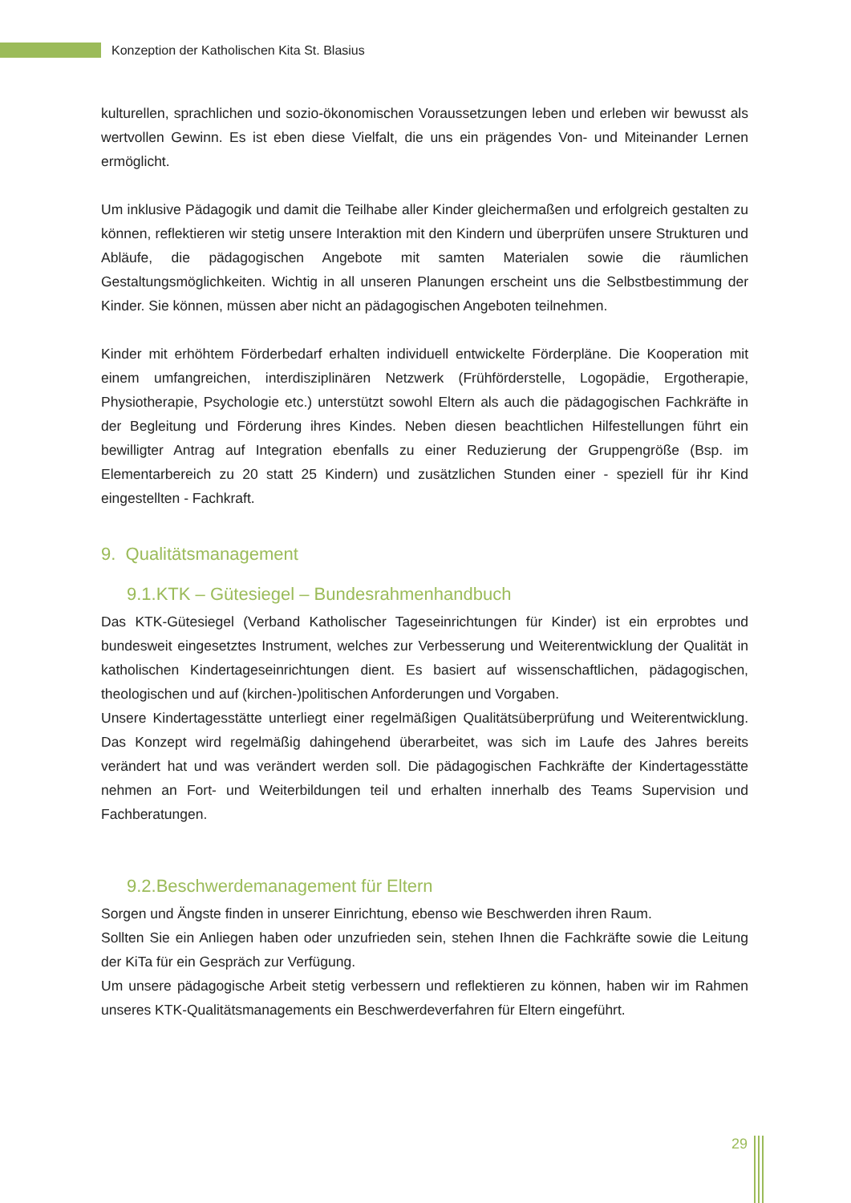Konzeption der Katholischen Kita St. Blasius
kulturellen, sprachlichen und sozio-ökonomischen Voraussetzungen leben und erleben wir bewusst als wertvollen Gewinn. Es ist eben diese Vielfalt, die uns ein prägendes Von- und Miteinander Lernen ermöglicht.
Um inklusive Pädagogik und damit die Teilhabe aller Kinder gleichermaßen und erfolgreich gestalten zu können, reflektieren wir stetig unsere Interaktion mit den Kindern und überprüfen unsere Strukturen und Abläufe, die pädagogischen Angebote mit samten Materialen sowie die räumlichen Gestaltungsmöglichkeiten. Wichtig in all unseren Planungen erscheint uns die Selbstbestimmung der Kinder. Sie können, müssen aber nicht an pädagogischen Angeboten teilnehmen.
Kinder mit erhöhtem Förderbedarf erhalten individuell entwickelte Förderpläne. Die Kooperation mit einem umfangreichen, interdisziplinären Netzwerk (Frühförderstelle, Logopädie, Ergotherapie, Physiotherapie, Psychologie etc.) unterstützt sowohl Eltern als auch die pädagogischen Fachkräfte in der Begleitung und Förderung ihres Kindes. Neben diesen beachtlichen Hilfestellungen führt ein bewilligter Antrag auf Integration ebenfalls zu einer Reduzierung der Gruppengröße (Bsp. im Elementarbereich zu 20 statt 25 Kindern) und zusätzlichen Stunden einer - speziell für ihr Kind eingestellten - Fachkraft.
9. Qualitätsmanagement
9.1.KTK – Gütesiegel – Bundesrahmenhandbuch
Das KTK-Gütesiegel (Verband Katholischer Tageseinrichtungen für Kinder) ist ein erprobtes und bundesweit eingesetztes Instrument, welches zur Verbesserung und Weiterentwicklung der Qualität in katholischen Kindertageseinrichtungen dient. Es basiert auf wissenschaftlichen, pädagogischen, theologischen und auf (kirchen-)politischen Anforderungen und Vorgaben.
Unsere Kindertagesstätte unterliegt einer regelmäßigen Qualitätsüberprüfung und Weiterentwicklung. Das Konzept wird regelmäßig dahingehend überarbeitet, was sich im Laufe des Jahres bereits verändert hat und was verändert werden soll. Die pädagogischen Fachkräfte der Kindertagesstätte nehmen an Fort- und Weiterbildungen teil und erhalten innerhalb des Teams Supervision und Fachberatungen.
9.2.Beschwerdemanagement für Eltern
Sorgen und Ängste finden in unserer Einrichtung, ebenso wie Beschwerden ihren Raum.
Sollten Sie ein Anliegen haben oder unzufrieden sein, stehen Ihnen die Fachkräfte sowie die Leitung der KiTa für ein Gespräch zur Verfügung.
Um unsere pädagogische Arbeit stetig verbessern und reflektieren zu können, haben wir im Rahmen unseres KTK-Qualitätsmanagements ein Beschwerdeverfahren für Eltern eingeführt.
29